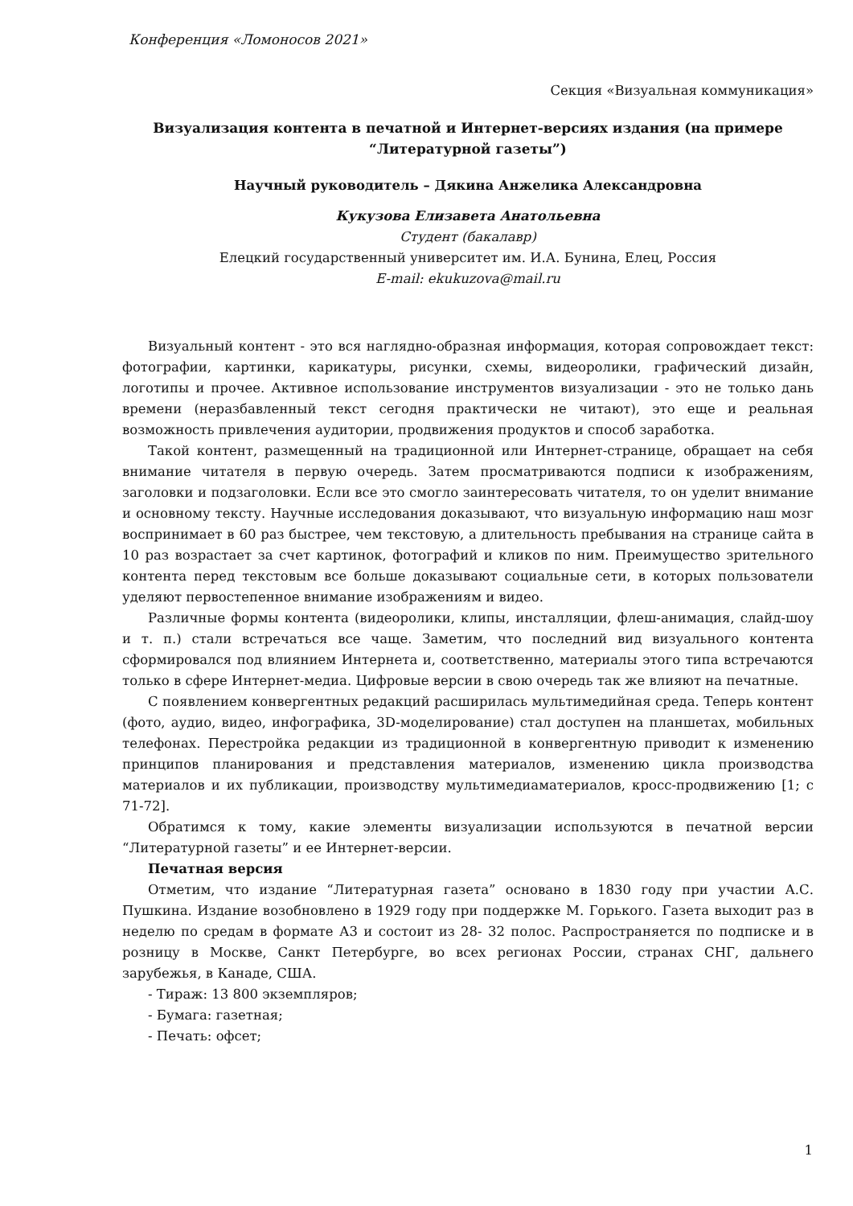Конференция «Ломоносов 2021»
Секция «Визуальная коммуникация»
Визуализация контента в печатной и Интернет-версиях издания (на примере “Литературной газеты”)
Научный руководитель – Дякина Анжелика Александровна
Кукузова Елизавета Анатольевна
Студент (бакалавр)
Елецкий государственный университет им. И.А. Бунина, Елец, Россия
E-mail: ekukuzova@mail.ru
Визуальный контент - это вся наглядно-образная информация, которая сопровождает текст: фотографии, картинки, карикатуры, рисунки, схемы, видеоролики, графический дизайн, логотипы и прочее. Активное использование инструментов визуализации - это не только дань времени (неразбавленный текст сегодня практически не читают), это еще и реальная возможность привлечения аудитории, продвижения продуктов и способ заработка.
Такой контент, размещенный на традиционной или Интернет-странице, обращает на себя внимание читателя в первую очередь. Затем просматриваются подписи к изображениям, заголовки и подзаголовки. Если все это смогло заинтересовать читателя, то он уделит внимание и основному тексту. Научные исследования доказывают, что визуальную информацию наш мозг воспринимает в 60 раз быстрее, чем текстовую, а длительность пребывания на странице сайта в 10 раз возрастает за счет картинок, фотографий и кликов по ним. Преимущество зрительного контента перед текстовым все больше доказывают социальные сети, в которых пользователи уделяют первостепенное внимание изображениям и видео.
Различные формы контента (видеоролики, клипы, инсталляции, флеш-анимация, слайд-шоу и т. п.) стали встречаться все чаще. Заметим, что последний вид визуального контента сформировался под влиянием Интернета и, соответственно, материалы этого типа встречаются только в сфере Интернет-медиа. Цифровые версии в свою очередь так же влияют на печатные.
С появлением конвергентных редакций расширилась мультимедийная среда. Теперь контент (фото, аудио, видео, инфографика, 3D-моделирование) стал доступен на планшетах, мобильных телефонах. Перестройка редакции из традиционной в конвергентную приводит к изменению принципов планирования и представления материалов, изменению цикла производства материалов и их публикации, производству мультимедиаматериалов, кросс-продвижению [1; с 71-72].
Обратимся к тому, какие элементы визуализации используются в печатной версии “Литературной газеты” и ее Интернет-версии.
Печатная версия
Отметим, что издание “Литературная газета” основано в 1830 году при участии А.С. Пушкина. Издание возобновлено в 1929 году при поддержке М. Горького. Газета выходит раз в неделю по средам в формате А3 и состоит из 28- 32 полос. Распространяется по подписке и в розницу в Москве, Санкт Петербурге, во всех регионах России, странах СНГ, дальнего зарубежья, в Канаде, США.
- Тираж: 13 800 экземпляров;
- Бумага: газетная;
- Печать: офсет;
1